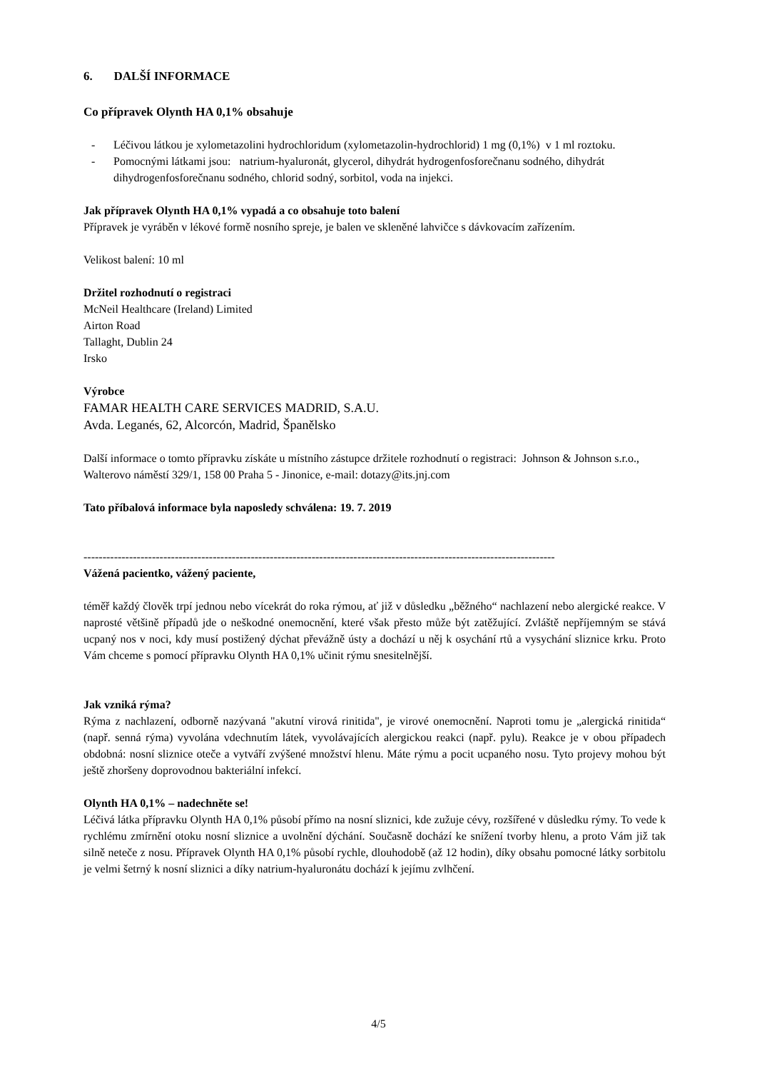6. DALŠÍ INFORMACE
Co přípravek Olynth HA 0,1% obsahuje
- Léčivou látkou je xylometazolini hydrochloridum (xylometazolin-hydrochlorid) 1 mg (0,1%) v 1 ml roztoku.
- Pomocnými látkami jsou: natrium-hyaluronát, glycerol, dihydrát hydrogenfosforečnanu sodného, dihydrát dihydrogenfosforečnanu sodného, chlorid sodný, sorbitol, voda na injekci.
Jak přípravek Olynth HA 0,1% vypadá a co obsahuje toto balení
Přípravek je vyráběn v lékové formě nosního spreje, je balen ve skleněné lahvičce s dávkovacím zařízením.
Velikost balení: 10 ml
Držitel rozhodnutí o registraci
McNeil Healthcare (Ireland) Limited
Airton Road
Tallaght, Dublin 24
Irsko
Výrobce
FAMAR HEALTH CARE SERVICES MADRID, S.A.U.
Avda. Leganés, 62, Alcorcón, Madrid, Španělsko
Další informace o tomto přípravku získáte u místního zástupce držitele rozhodnutí o registraci: Johnson & Johnson s.r.o., Walterovo náměstí 329/1, 158 00 Praha 5 - Jinonice, e-mail: dotazy@its.jnj.com
Tato příbalová informace byla naposledy schválena: 19. 7. 2019
----------------------------------------------------------------------------------------------------------------------------
Vážená pacientko, vážený paciente,
téměř každý člověk trpí jednou nebo vícekrát do roka rýmou, ať již v důsledku „běžného“ nachlazení nebo alergické reakce. V naprosté většině případů jde o neškodné onemocnění, které však přesto může být zatěžující. Zvláště nepříjemným se stává ucpaný nos v noci, kdy musí postižený dýchat převážně ústy a dochází u něj k osychání rtů a vysychání sliznice krku. Proto Vám chceme s pomocí přípravku Olynth HA 0,1% učinit rýmu snesitelnější.
Jak vzniká rýma?
Rýma z nachlazení, odborně nazývaná "akutní virová rinitida", je virové onemocnění. Naproti tomu je „alergická rinitida“ (např. senná rýma) vyvolána vdechnutím látek, vyvolávajících alergickou reakci (např. pylu). Reakce je v obou případech obdobná: nosní sliznice oteče a vytváří zvýšené množství hlenu. Máte rýmu a pocit ucpaného nosu. Tyto projevy mohou být ještě zhoršeny doprovodnou bakteriální infekcí.
Olynth HA 0,1% – nadechněte se!
Léčivá látka přípravku Olynth HA 0,1% působí přímo na nosní sliznici, kde zužuje cévy, rozšířené v důsledku rýmy. To vede k rychlému zmírnění otoku nosní sliznice a uvolnění dýchání. Současně dochází ke snížení tvorby hlenu, a proto Vám již tak silně neteče z nosu. Přípravek Olynth HA 0,1% působí rychle, dlouhodobě (až 12 hodin), díky obsahu pomocné látky sorbitolu je velmi šetrný k nosní sliznici a díky natrium-hyaluronátu dochází k jejímu zvlhčení.
4/5